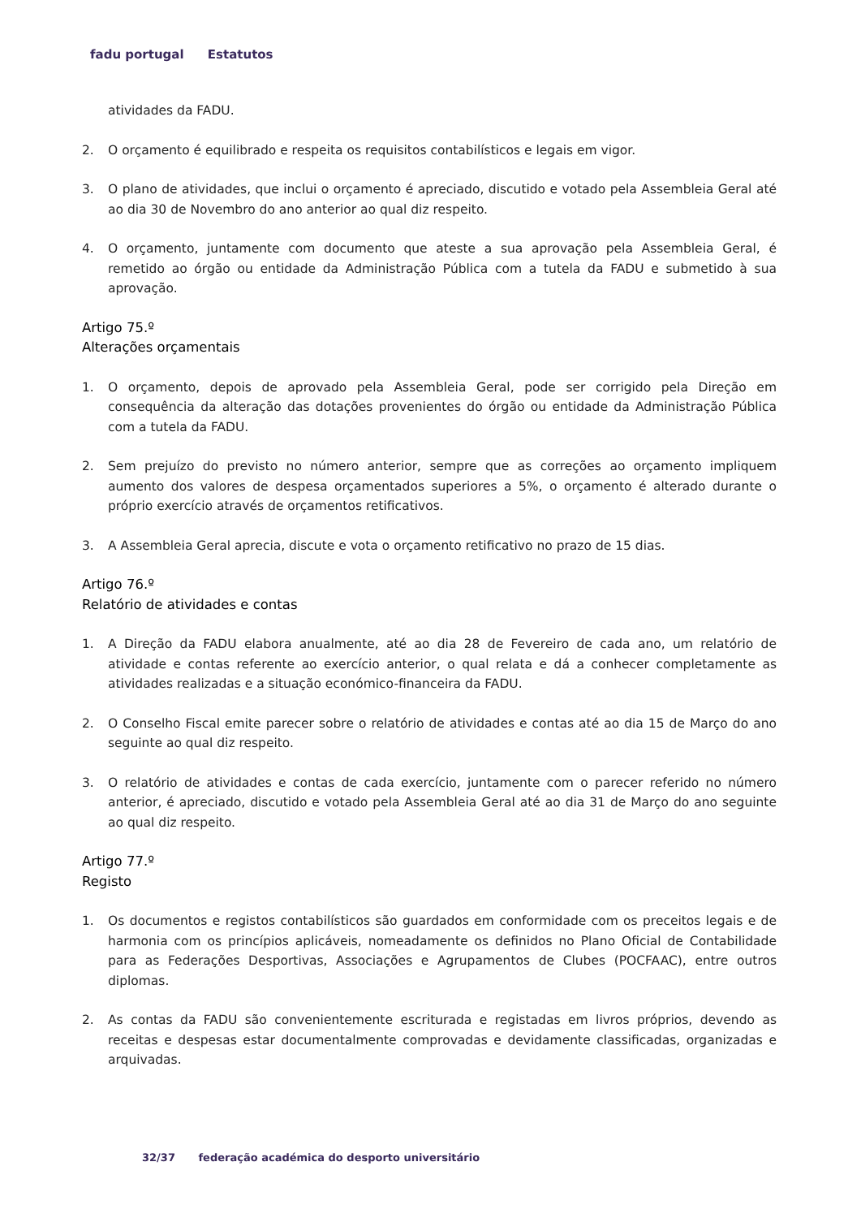fadu portugal Estatutos
atividades da FADU.
2. O orçamento é equilibrado e respeita os requisitos contabilísticos e legais em vigor.
3. O plano de atividades, que inclui o orçamento é apreciado, discutido e votado pela Assembleia Geral até ao dia 30 de Novembro do ano anterior ao qual diz respeito.
4. O orçamento, juntamente com documento que ateste a sua aprovação pela Assembleia Geral, é remetido ao órgão ou entidade da Administração Pública com a tutela da FADU e submetido à sua aprovação.
Artigo 75.º
Alterações orçamentais
1. O orçamento, depois de aprovado pela Assembleia Geral, pode ser corrigido pela Direção em consequência da alteração das dotações provenientes do órgão ou entidade da Administração Pública com a tutela da FADU.
2. Sem prejuízo do previsto no número anterior, sempre que as correções ao orçamento impliquem aumento dos valores de despesa orçamentados superiores a 5%, o orçamento é alterado durante o próprio exercício através de orçamentos retificativos.
3. A Assembleia Geral aprecia, discute e vota o orçamento retificativo no prazo de 15 dias.
Artigo 76.º
Relatório de atividades e contas
1. A Direção da FADU elabora anualmente, até ao dia 28 de Fevereiro de cada ano, um relatório de atividade e contas referente ao exercício anterior, o qual relata e dá a conhecer completamente as atividades realizadas e a situação económico-financeira da FADU.
2. O Conselho Fiscal emite parecer sobre o relatório de atividades e contas até ao dia 15 de Março do ano seguinte ao qual diz respeito.
3. O relatório de atividades e contas de cada exercício, juntamente com o parecer referido no número anterior, é apreciado, discutido e votado pela Assembleia Geral até ao dia 31 de Março do ano seguinte ao qual diz respeito.
Artigo 77.º
Registo
1. Os documentos e registos contabilísticos são guardados em conformidade com os preceitos legais e de harmonia com os princípios aplicáveis, nomeadamente os definidos no Plano Oficial de Contabilidade para as Federações Desportivas, Associações e Agrupamentos de Clubes (POCFAAC), entre outros diplomas.
2. As contas da FADU são convenientemente escriturada e registadas em livros próprios, devendo as receitas e despesas estar documentalmente comprovadas e devidamente classificadas, organizadas e arquivadas.
32/37 federação académica do desporto universitário